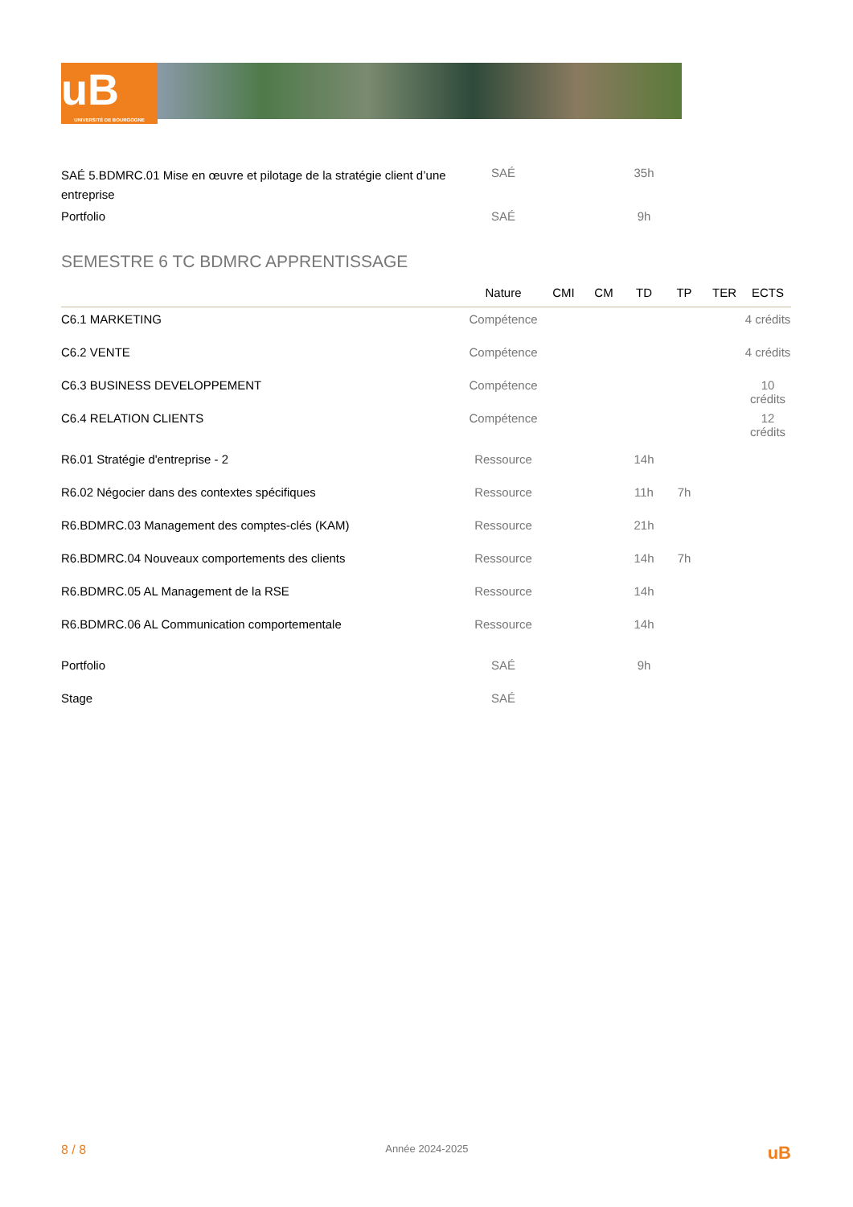uB
UNIVERSITÉ DE BOURGOGNE
| SAÉ 5.BDMRC.01 Mise en œuvre et pilotage de la stratégie client d’une entreprise | SAÉ | | | 35h | | | |
| Portfolio | SAÉ | | | 9h | | | |
SEMESTRE 6 TC BDMRC APPRENTISSAGE
| | Nature | CMI | CM | TD | TP | TER | ECTS |
| --- | --- | --- | --- | --- | --- | --- | --- |
| C6.1 MARKETING | Compétence | | | | | | 4 crédits |
| C6.2 VENTE | Compétence | | | | | | 4 crédits |
| C6.3 BUSINESS DEVELOPPEMENT | Compétence | | | | | | 10 crédits |
| C6.4 RELATION CLIENTS | Compétence | | | | | | 12 crédits |
| R6.01 Stratégie d'entreprise - 2 | Ressource | | | 14h | | | |
| R6.02 Négocier dans des contextes spécifiques | Ressource | | | 11h | 7h | | |
| R6.BDMRC.03 Management des comptes-clés (KAM) | Ressource | | | 21h | | | |
| R6.BDMRC.04 Nouveaux comportements des clients | Ressource | | | 14h | 7h | | |
| R6.BDMRC.05 AL Management de la RSE | Ressource | | | 14h | | | |
| R6.BDMRC.06 AL Communication comportementale | Ressource | | | 14h | | | |
| Portfolio | SAÉ | | | 9h | | | |
| Stage | SAÉ | | | | | | |
8 / 8 Année 2024-2025 uB